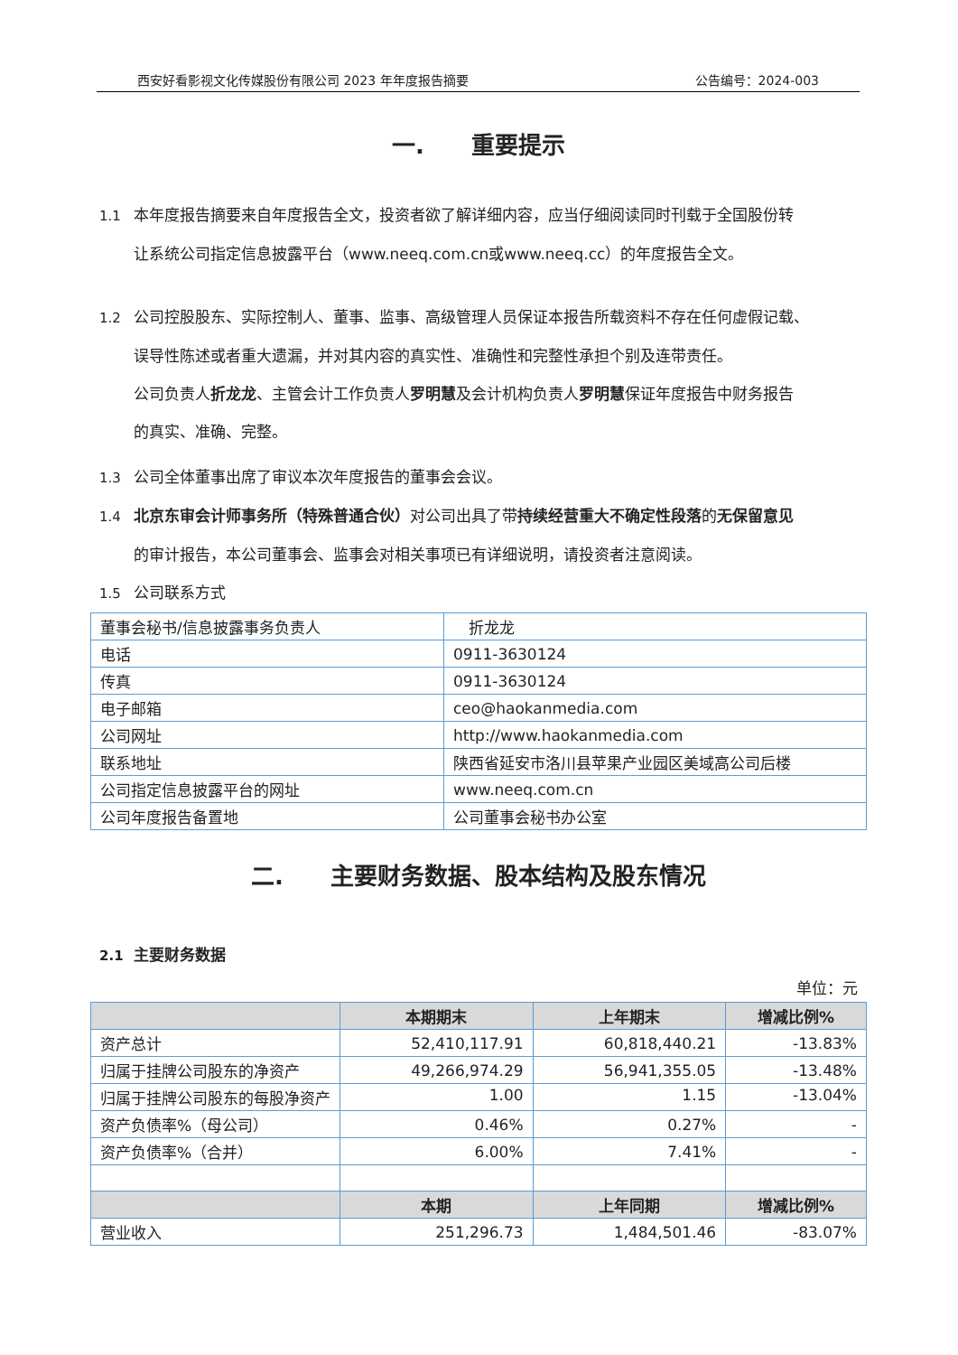西安好看影视文化传媒股份有限公司 2023 年年度报告摘要 公告编号：2024-003
一.　　重要提示
1.1 本年度报告摘要来自年度报告全文，投资者欲了解详细内容，应当仔细阅读同时刊载于全国股份转
让系统公司指定信息披露平台（www.neeq.com.cn或www.neeq.cc）的年度报告全文。
1.2 公司控股股东、实际控制人、董事、监事、高级管理人员保证本报告所载资料不存在任何虚假记载、
误导性陈述或者重大遗漏，并对其内容的真实性、准确性和完整性承担个别及连带责任。
公司负责人折龙龙、主管会计工作负责人罗明慧及会计机构负责人罗明慧保证年度报告中财务报告
的真实、准确、完整。
1.3 公司全体董事出席了审议本次年度报告的董事会会议。
1.4 北京东审会计师事务所（特殊普通合伙）对公司出具了带持续经营重大不确定性段落的无保留意见
的审计报告，本公司董事会、监事会对相关事项已有详细说明，请投资者注意阅读。
1.5 公司联系方式
| 董事会秘书/信息披露事务负责人 | 折龙龙 |
| 电话 | 0911-3630124 |
| 传真 | 0911-3630124 |
| 电子邮箱 | ceo@haokanmedia.com |
| 公司网址 | http://www.haokanmedia.com |
| 联系地址 | 陕西省延安市洛川县苹果产业园区美域高公司后楼 |
| 公司指定信息披露平台的网址 | www.neeq.com.cn |
| 公司年度报告备置地 | 公司董事会秘书办公室 |
二.　　主要财务数据、股本结构及股东情况
2.1 主要财务数据
单位：元
| | 本期期末 | 上年期末 | 增减比例% |
| --- | --- | --- | --- |
| 资产总计 | 52,410,117.91 | 60,818,440.21 | -13.83% |
| 归属于挂牌公司股东的净资产 | 49,266,974.29 | 56,941,355.05 | -13.48% |
| 归属于挂牌公司股东的每股净资产 | 1.00 | 1.15 | -13.04% |
| 资产负债率%（母公司） | 0.46% | 0.27% | - |
| 资产负债率%（合并） | 6.00% | 7.41% | - |
| | 本期 | 上年同期 | 增减比例% |
| 营业收入 | 251,296.73 | 1,484,501.46 | -83.07% |